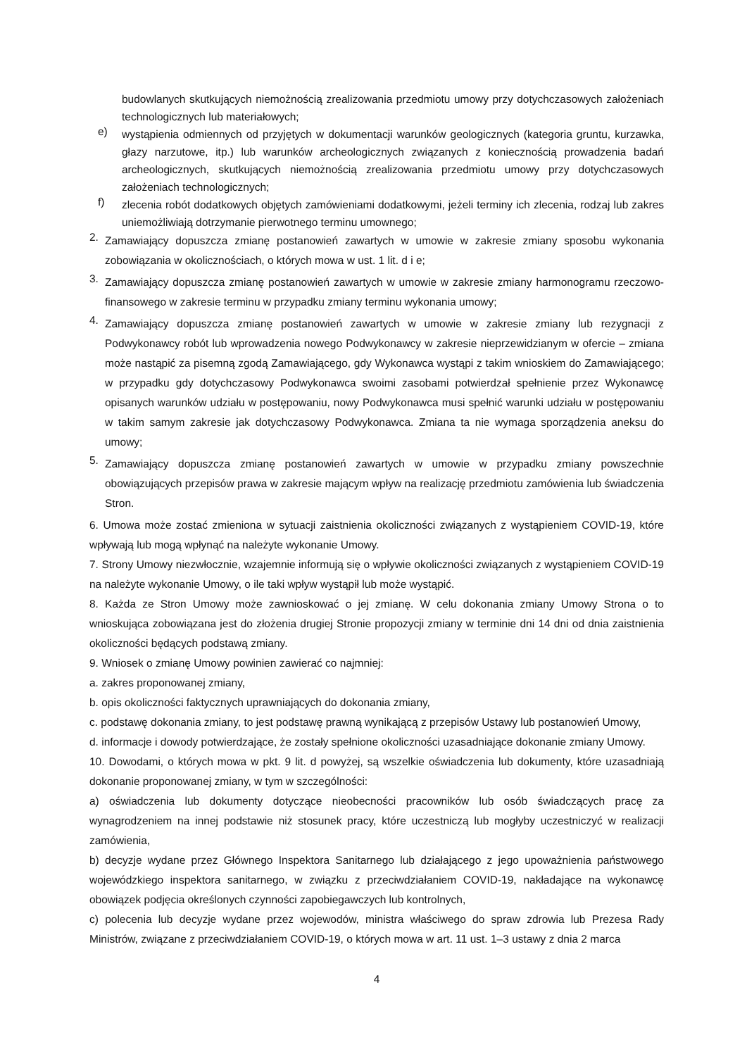budowlanych skutkujących niemożnością zrealizowania przedmiotu umowy przy dotychczasowych założeniach technologicznych lub materiałowych;
e)
wystąpienia odmiennych od przyjętych w dokumentacji warunków geologicznych (kategoria gruntu, kurzawka, głazy narzutowe, itp.) lub warunków archeologicznych związanych z koniecznością prowadzenia badań archeologicznych, skutkujących niemożnością zrealizowania przedmiotu umowy przy dotychczasowych założeniach technologicznych;
f)
zlecenia robót dodatkowych objętych zamówieniami dodatkowymi, jeżeli terminy ich zlecenia, rodzaj lub zakres uniemożliwiają dotrzymanie pierwotnego terminu umownego;
2.
Zamawiający dopuszcza zmianę postanowień zawartych w umowie w zakresie zmiany sposobu wykonania zobowiązania w okolicznościach, o których mowa w ust. 1 lit. d i e;
3.
Zamawiający dopuszcza zmianę postanowień zawartych w umowie w zakresie zmiany harmonogramu rzeczowo-finansowego w zakresie terminu w przypadku zmiany terminu wykonania umowy;
4.
Zamawiający dopuszcza zmianę postanowień zawartych w umowie w zakresie zmiany lub rezygnacji z Podwykonawcy robót lub wprowadzenia nowego Podwykonawcy w zakresie nieprzewidzianym w ofercie – zmiana może nastąpić za pisemną zgodą Zamawiającego, gdy Wykonawca wystąpi z takim wnioskiem do Zamawiającego; w przypadku gdy dotychczasowy Podwykonawca swoimi zasobami potwierdzał spełnienie przez Wykonawcę opisanych warunków udziału w postępowaniu, nowy Podwykonawca musi spełnić warunki udziału w postępowaniu w takim samym zakresie jak dotychczasowy Podwykonawca. Zmiana ta nie wymaga sporządzenia aneksu do umowy;
5.
Zamawiający dopuszcza zmianę postanowień zawartych w umowie w przypadku zmiany powszechnie obowiązujących przepisów prawa w zakresie mającym wpływ na realizację przedmiotu zamówienia lub świadczenia Stron.
6. Umowa może zostać zmieniona w sytuacji zaistnienia okoliczności związanych z wystąpieniem COVID-19, które wpływają lub mogą wpłynąć na należyte wykonanie Umowy.
7. Strony Umowy niezwłocznie, wzajemnie informują się o wpływie okoliczności związanych z wystąpieniem COVID-19 na należyte wykonanie Umowy, o ile taki wpływ wystąpił lub może wystąpić.
8. Każda ze Stron Umowy może zawnioskować o jej zmianę. W celu dokonania zmiany Umowy Strona o to wnioskująca zobowiązana jest do złożenia drugiej Stronie propozycji zmiany w terminie dni 14 dni od dnia zaistnienia okoliczności będących podstawą zmiany.
9. Wniosek o zmianę Umowy powinien zawierać co najmniej:
a. zakres proponowanej zmiany,
b. opis okoliczności faktycznych uprawniających do dokonania zmiany,
c. podstawę dokonania zmiany, to jest podstawę prawną wynikającą z przepisów Ustawy lub postanowień Umowy,
d. informacje i dowody potwierdzające, że zostały spełnione okoliczności uzasadniające dokonanie zmiany Umowy.
10. Dowodami, o których mowa w pkt. 9 lit. d powyżej, są wszelkie oświadczenia lub dokumenty, które uzasadniają dokonanie proponowanej zmiany, w tym w szczególności:
a) oświadczenia lub dokumenty dotyczące nieobecności pracowników lub osób świadczących pracę za wynagrodzeniem na innej podstawie niż stosunek pracy, które uczestniczą lub mogłyby uczestniczyć w realizacji zamówienia,
b) decyzje wydane przez Głównego Inspektora Sanitarnego lub działającego z jego upoważnienia państwowego wojewódzkiego inspektora sanitarnego, w związku z przeciwdziałaniem COVID-19, nakładające na wykonawcę obowiązek podjęcia określonych czynności zapobiegawczych lub kontrolnych,
c) polecenia lub decyzje wydane przez wojewodów, ministra właściwego do spraw zdrowia lub Prezesa Rady Ministrów, związane z przeciwdziałaniem COVID-19, o których mowa w art. 11 ust. 1–3 ustawy z dnia 2 marca
4